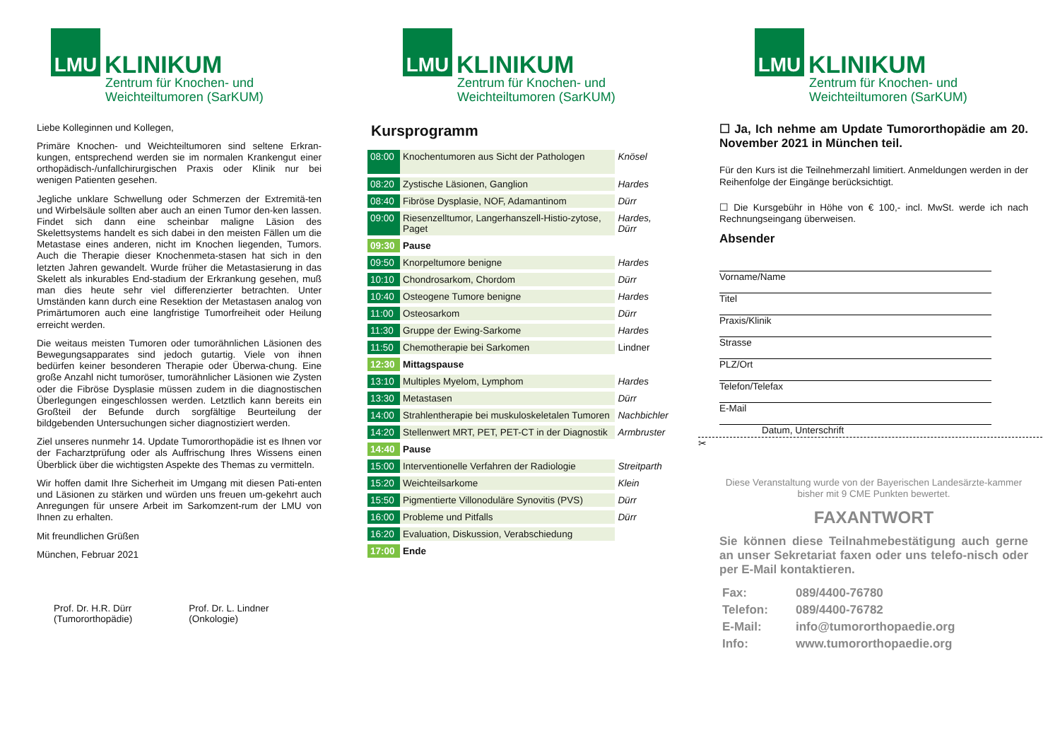LMU
KLINIKUM
Zentrum für Knochen- und
Weichteiltumoren (SarKUM)
Liebe Kolleginnen und Kollegen,
Primäre Knochen- und Weichteiltumoren sind seltene Erkran-kungen, entsprechend werden sie im normalen Krankengut einer orthopädisch-/unfallchirurgischen Praxis oder Klinik nur bei wenigen Patienten gesehen.
Jegliche unklare Schwellung oder Schmerzen der Extremitä-ten und Wirbelsäule sollten aber auch an einen Tumor den-ken lassen. Findet sich dann eine scheinbar maligne Läsion des Skelettsystems handelt es sich dabei in den meisten Fällen um die Metastase eines anderen, nicht im Knochen liegenden, Tumors. Auch die Therapie dieser Knochenmeta-stasen hat sich in den letzten Jahren gewandelt. Wurde früher die Metastasierung in das Skelett als inkurables End-stadium der Erkrankung gesehen, muß man dies heute sehr viel differenzierter betrachten. Unter Umständen kann durch eine Resektion der Metastasen analog von Primärtumoren auch eine langfristige Tumorfreiheit oder Heilung erreicht werden.
Die weitaus meisten Tumoren oder tumorähnlichen Läsionen des Bewegungsapparates sind jedoch gutartig. Viele von ihnen bedürfen keiner besonderen Therapie oder Überwa-chung. Eine große Anzahl nicht tumoröser, tumorähnlicher Läsionen wie Zysten oder die Fibröse Dysplasie müssen zudem in die diagnostischen Überlegungen eingeschlossen werden. Letztlich kann bereits ein Großteil der Befunde durch sorgfältige Beurteilung der bildgebenden Untersuchungen sicher diagnostiziert werden.
Ziel unseres nunmehr 14. Update Tumororthopädie ist es Ihnen vor der Facharztprüfung oder als Auffrischung Ihres Wissens einen Überblick über die wichtigsten Aspekte des Themas zu vermitteln.
Wir hoffen damit Ihre Sicherheit im Umgang mit diesen Pati-enten und Läsionen zu stärken und würden uns freuen um-gekehrt auch Anregungen für unsere Arbeit im Sarkomzent-rum der LMU von Ihnen zu erhalten.
Mit freundlichen Grüßen
München, Februar 2021
Prof. Dr. H.R. Dürr
(Tumororthopädie)
Prof. Dr. L. Lindner
(Onkologie)
LMU
KLINIKUM
Zentrum für Knochen- und
Weichteiltumoren (SarKUM)
Kursprogramm
| 08:00 | Knochentumoren aus Sicht der Pathologen | Knösel |
| 08:20 | Zystische Läsionen, Ganglion | Hardes |
| 08:40 | Fibröse Dysplasie, NOF, Adamantinom | Dürr |
| 09:00 | Riesenzelltumor, Langerhanszell-Histio-zytose, Paget | Hardes, Dürr |
| 09:30 | Pause | |
| 09:50 | Knorpeltumore benigne | Hardes |
| 10:10 | Chondrosarkom, Chordom | Dürr |
| 10:40 | Osteogene Tumore benigne | Hardes |
| 11:00 | Osteosarkom | Dürr |
| 11:30 | Gruppe der Ewing-Sarkome | Hardes |
| 11:50 | Chemotherapie bei Sarkomen | Lindner |
| 12:30 | Mittagspause | |
| 13:10 | Multiples Myelom, Lymphom | Hardes |
| 13:30 | Metastasen | Dürr |
| 14:00 | Strahlentherapie bei muskuloskeletalen Tumoren | Nachbichler |
| 14:20 | Stellenwert MRT, PET, PET-CT in der Diagnostik | Armbruster |
| 14:40 | Pause | |
| 15:00 | Interventionelle Verfahren der Radiologie | Streitparth |
| 15:20 | Weichteilsarkome | Klein |
| 15:50 | Pigmentierte Villonoduläre Synovitis (PVS) | Dürr |
| 16:00 | Probleme und Pitfalls | Dürr |
| 16:20 | Evaluation, Diskussion, Verabschiedung | |
| 17:00 | Ende | |
LMU
KLINIKUM
Zentrum für Knochen- und
Weichteiltumoren (SarKUM)
☐ Ja, Ich nehme am Update Tumororthopädie am 20. November 2021 in München teil.
Für den Kurs ist die Teilnehmerzahl limitiert. Anmeldungen werden in der Reihenfolge der Eingänge berücksichtigt.
☐ Die Kursgebühr in Höhe von € 100,- incl. MwSt. werde ich nach Rechnungseingang überweisen.
Absender
Vorname/Name
Titel
Praxis/Klinik
Strasse
PLZ/Ort
Telefon/Telefax
E-Mail
Datum, Unterschrift
✂
Diese Veranstaltung wurde von der Bayerischen Landesärzte-kammer bisher mit 9 CME Punkten bewertet.
FAXANTWORT
Sie können diese Teilnahmebestätigung auch gerne an unser Sekretariat faxen oder uns telefo-nisch oder per E-Mail kontaktieren.
| Fax: | 089/4400-76780 |
| Telefon: | 089/4400-76782 |
| E-Mail: | info@tumororthopaedie.org |
| Info: | www.tumororthopaedie.org |